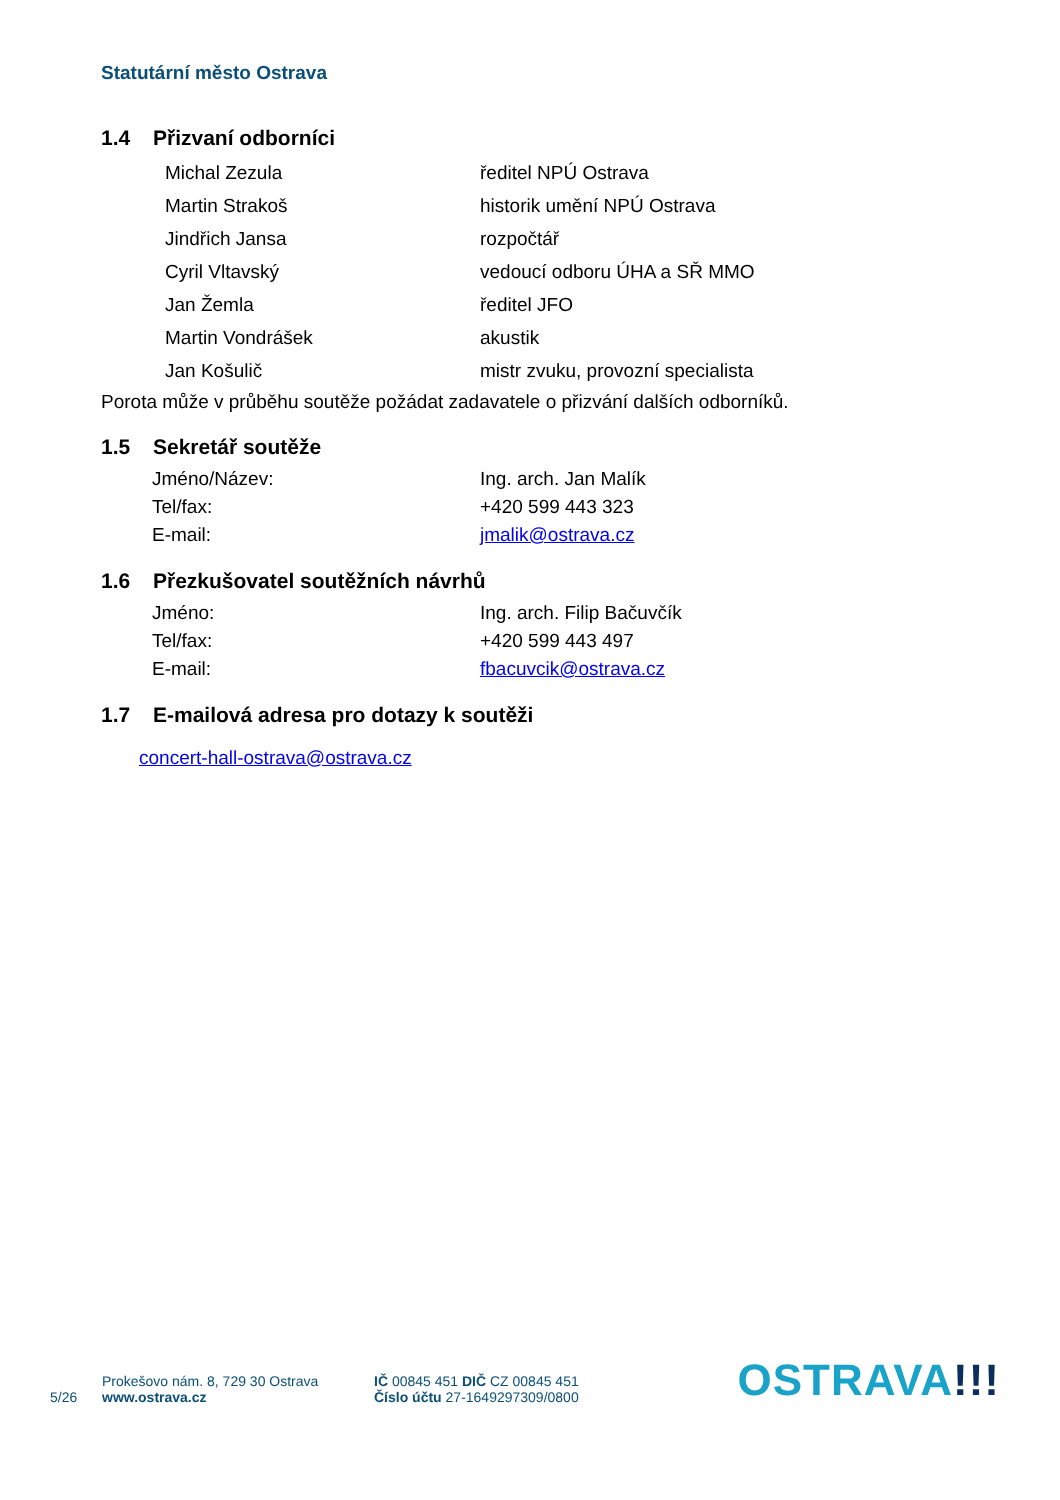Statutární město Ostrava
1.4 Přizvaní odborníci
Michal Zezula ředitel NPÚ Ostrava
Martin Strakoš historik umění NPÚ Ostrava
Jindřich Jansa rozpočtář
Cyril Vltavský vedoucí odboru ÚHA a SŘ MMO
Jan Žemla ředitel JFO
Martin Vondrášek akustik
Jan Košulič mistr zvuku, provozní specialista
Porota může v průběhu soutěže požádat zadavatele o přizvání dalších odborníků.
1.5 Sekretář soutěže
Jméno/Název: Ing. arch. Jan Malík
Tel/fax: +420 599 443 323
E-mail: jmalik@ostrava.cz
1.6 Přezkušovatel soutěžních návrhů
Jméno: Ing. arch. Filip Bačuvčík
Tel/fax: +420 599 443 497
E-mail: fbacuvcik@ostrava.cz
1.7 E-mailová adresa pro dotazy k soutěži
concert-hall-ostrava@ostrava.cz
5/26
Prokešovo nám. 8, 729 30 Ostrava
www.ostrava.cz
IČ 00845 451 DIČ CZ 00845 451
Číslo účtu 27-1649297309/0800
OSTRAVA!!!